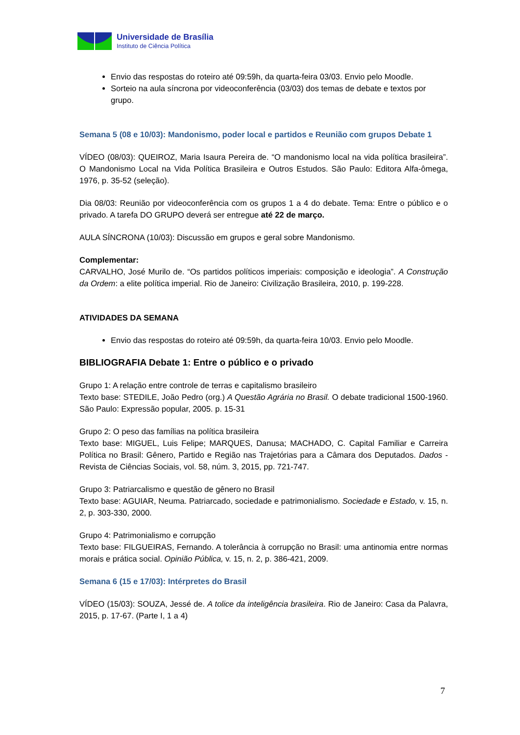Universidade de Brasília
Instituto de Ciência Política
Envio das respostas do roteiro até 09:59h, da quarta-feira 03/03. Envio pelo Moodle.
Sorteio na aula síncrona por videoconferência (03/03) dos temas de debate e textos por grupo.
Semana 5 (08 e 10/03): Mandonismo, poder local e partidos e Reunião com grupos Debate 1
VÍDEO (08/03): QUEIROZ, Maria Isaura Pereira de. “O mandonismo local na vida política brasileira”. O Mandonismo Local na Vida Política Brasileira e Outros Estudos. São Paulo: Editora Alfa-ômega, 1976, p. 35-52 (seleção).
Dia 08/03: Reunião por videoconferência com os grupos 1 a 4 do debate. Tema: Entre o público e o privado. A tarefa DO GRUPO deverá ser entregue até 22 de março.
AULA SÍNCRONA (10/03): Discussão em grupos e geral sobre Mandonismo.
Complementar:
CARVALHO, José Murilo de. “Os partidos políticos imperiais: composição e ideologia”. A Construção da Ordem: a elite política imperial. Rio de Janeiro: Civilização Brasileira, 2010, p. 199-228.
ATIVIDADES DA SEMANA
Envio das respostas do roteiro até 09:59h, da quarta-feira 10/03. Envio pelo Moodle.
BIBLIOGRAFIA Debate 1: Entre o público e o privado
Grupo 1: A relação entre controle de terras e capitalismo brasileiro
Texto base: STEDILE, João Pedro (org.) A Questão Agrária no Brasil. O debate tradicional 1500-1960. São Paulo: Expressão popular, 2005. p. 15-31
Grupo 2: O peso das famílias na política brasileira
Texto base: MIGUEL, Luis Felipe; MARQUES, Danusa; MACHADO, C. Capital Familiar e Carreira Política no Brasil: Gênero, Partido e Região nas Trajetórias para a Câmara dos Deputados. Dados - Revista de Ciências Sociais, vol. 58, núm. 3, 2015, pp. 721-747.
Grupo 3: Patriarcalismo e questão de gênero no Brasil
Texto base: AGUIAR, Neuma. Patriarcado, sociedade e patrimonialismo. Sociedade e Estado, v. 15, n. 2, p. 303-330, 2000.
Grupo 4: Patrimonialismo e corrupção
Texto base: FILGUEIRAS, Fernando. A tolerância à corrupção no Brasil: uma antinomia entre normas morais e prática social. Opinião Pública, v. 15, n. 2, p. 386-421, 2009.
Semana 6 (15 e 17/03): Intérpretes do Brasil
VÍDEO (15/03): SOUZA, Jessé de. A tolice da inteligência brasileira. Rio de Janeiro: Casa da Palavra, 2015, p. 17-67. (Parte I, 1 a 4)
7